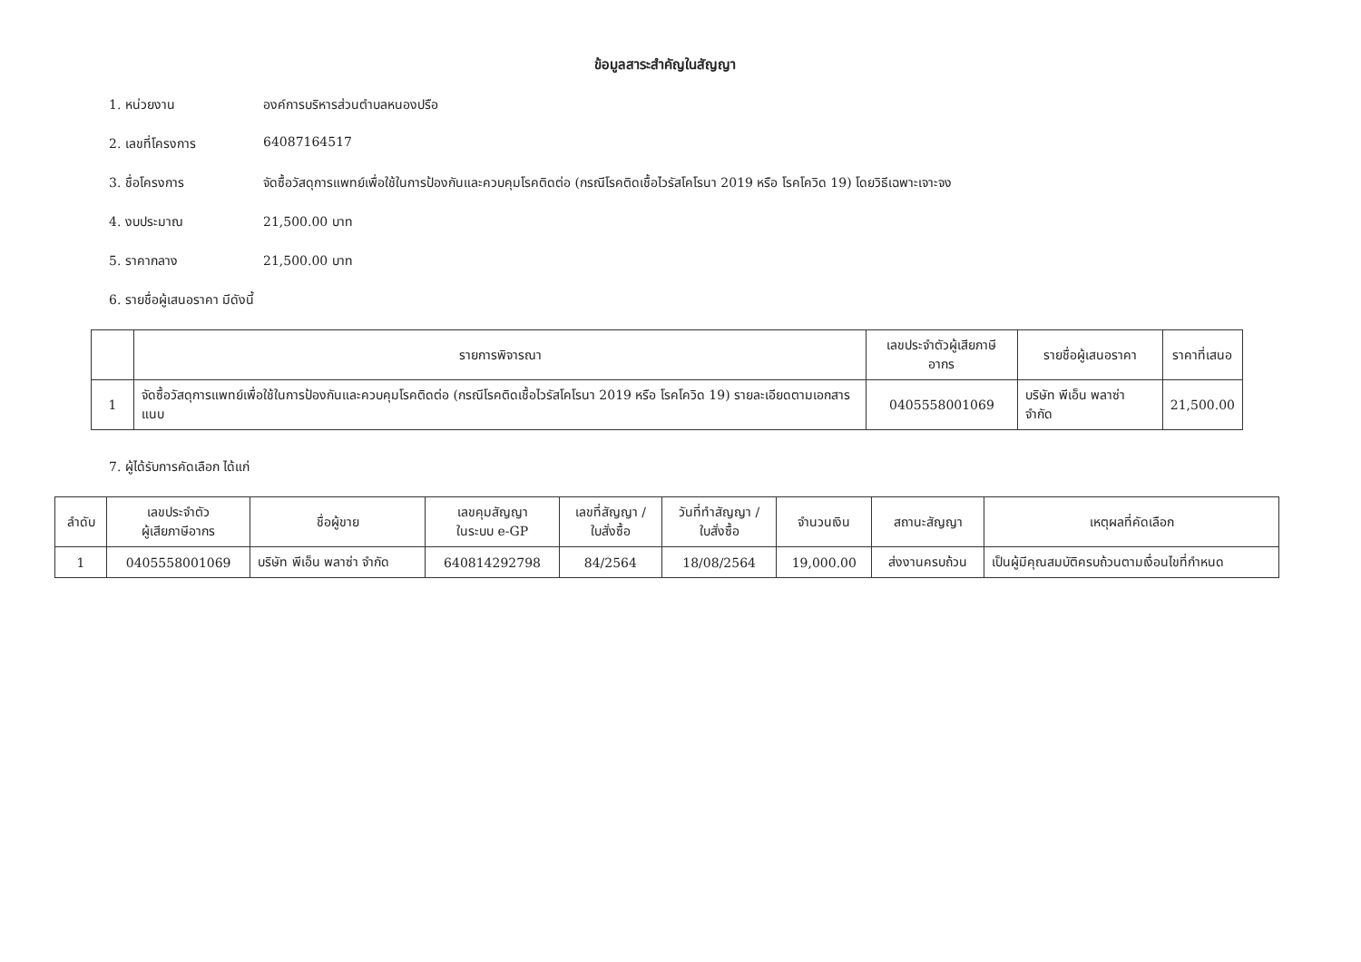ข้อมูลสาระสำคัญในสัญญา
1. หน่วยงาน องค์การบริหารส่วนตำบลหนองปรือ
2. เลขที่โครงการ 64087164517
3. ชื่อโครงการ จัดซื้อวัสดุการแพทย์เพื่อใช้ในการป้องกันและควบคุมโรคติดต่อ (กรณีโรคติดเชื้อไวรัสโคโรนา 2019 หรือ โรคโควิด 19) โดยวิธีเฉพาะเจาะจง
4. งบประมาณ 21,500.00 บาท
5. ราคากลาง 21,500.00 บาท
6. รายชื่อผู้เสนอราคา มีดังนี้
| | รายการพิจารณา | เลขประจำตัวผู้เสียภาษีอากร | รายชื่อผู้เสนอราคา | ราคาที่เสนอ |
| --- | --- | --- | --- | --- |
| 1 | จัดซื้อวัสดุการแพทย์เพื่อใช้ในการป้องกันและควบคุมโรคติดต่อ (กรณีโรคติดเชื้อไวรัสโคโรนา 2019 หรือ โรคโควิด 19) รายละเอียดตามเอกสารแนบ | 0405558001069 | บริษัท พีเอ็น พลาซ่า จำกัด | 21,500.00 |
7. ผู้ได้รับการคัดเลือก ได้แก่
| ลำดับ | เลขประจำตัว ผู้เสียภาษีอากร | ชื่อผู้ขาย | เลขคุมสัญญา ในระบบ e-GP | เลขที่สัญญา / ใบสั่งซื้อ | วันที่ทำสัญญา / ใบสั่งซื้อ | จำนวนเงิน | สถานะสัญญา | เหตุผลที่คัดเลือก |
| --- | --- | --- | --- | --- | --- | --- | --- | --- |
| 1 | 0405558001069 | บริษัท พีเอ็น พลาซ่า จำกัด | 640814292798 | 84/2564 | 18/08/2564 | 19,000.00 | ส่งงานครบถ้วน | เป็นผู้มีคุณสมบัติครบถ้วนตามเงื่อนไขที่กำหนด |